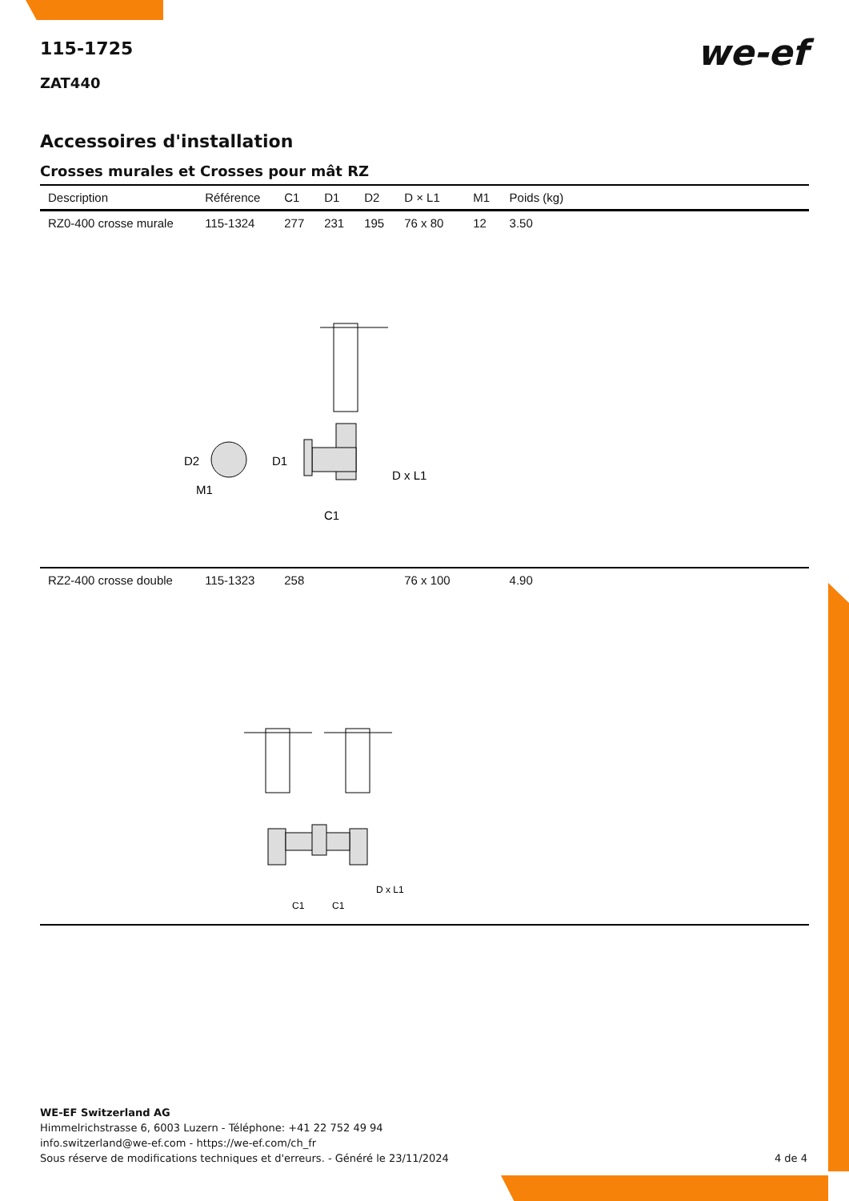we-ef
115-1725
ZAT440
Accessoires d'installation
Crosses murales et Crosses pour mât RZ
| Description | Référence | C1 | D1 | D2 | D × L1 | M1 | Poids (kg) |
| --- | --- | --- | --- | --- | --- | --- | --- |
| RZ0-400 crosse murale | 115-1324 | 277 | 231 | 195 | 76 x 80 | 12 | 3.50 |
| D2 D1 M1 D x L1 C1 | | | | | | | |
| RZ2-400 crosse double | 115-1323 | 258 | | | 76 x 100 | | 4.90 |
| D x L1 C1 C1 | | | | | | | |
WE-EF Switzerland AG
Himmelrichstrasse 6, 6003 Luzern - Téléphone: +41 22 752 49 94
info.switzerland@we-ef.com - https://we-ef.com/ch_fr
Sous réserve de modifications techniques et d'erreurs. - Généré le 23/11/2024 4 de 4